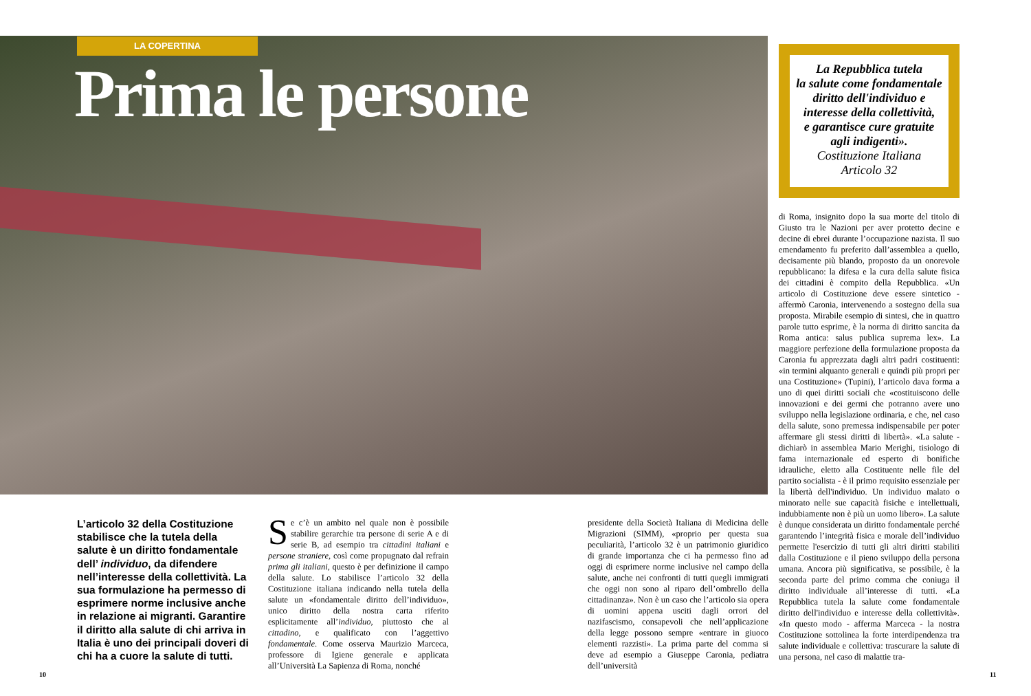LA COPERTINA
Prima le persone
La Repubblica tutela
la salute come fondamentale
diritto dell'individuo e
interesse della collettività,
e garantisce cure gratuite
agli indigenti».
Costituzione Italiana
Articolo 32
L’articolo 32 della Costituzione stabilisce che la tutela della salute è un diritto fondamentale dell’ individuo, da difendere nell’interesse della collettività. La sua formulazione ha permesso di esprimere norme inclusive anche in relazione ai migranti. Garantire il diritto alla salute di chi arriva in Italia è uno dei principali doveri di chi ha a cuore la salute di tutti.
Se c’è un ambito nel quale non è possibile stabilire gerarchie tra persone di serie A e di serie B, ad esempio tra cittadini italiani e persone straniere, così come propugnato dal refrain prima gli italiani, questo è per definizione il campo della salute. Lo stabilisce l’articolo 32 della Costituzione italiana indicando nella tutela della salute un «fondamentale diritto dell’individuo», unico diritto della nostra carta riferito esplicitamente all’individuo, piuttosto che al cittadino, e qualificato con l’aggettivo fondamentale. Come osserva Maurizio Marceca, professore di Igiene generale e applicata all’Università La Sapienza di Roma, nonché
presidente della Società Italiana di Medicina delle Migrazioni (SIMM), «proprio per questa sua peculiarità, l’articolo 32 è un patrimonio giuridico di grande importanza che ci ha permesso fino ad oggi di esprimere norme inclusive nel campo della salute, anche nei confronti di tutti quegli immigrati che oggi non sono al riparo dell’ombrello della cittadinanza». Non è un caso che l’articolo sia opera di uomini appena usciti dagli orrori del nazifascismo, consapevoli che nell’applicazione della legge possono sempre «entrare in giuoco elementi razzisti». La prima parte del comma si deve ad esempio a Giuseppe Caronia, pediatra dell’università
di Roma, insignito dopo la sua morte del titolo di Giusto tra le Nazioni per aver protetto decine e decine di ebrei durante l’occupazione nazista. Il suo emendamento fu preferito dall’assemblea a quello, decisamente più blando, proposto da un onorevole repubblicano: la difesa e la cura della salute fisica dei cittadini è compito della Repubblica. «Un articolo di Costituzione deve essere sintetico - affermò Caronia, intervenendo a sostegno della sua proposta. Mirabile esempio di sintesi, che in quattro parole tutto esprime, è la norma di diritto sancita da Roma antica: salus publica suprema lex». La maggiore perfezione della formulazione proposta da Caronia fu apprezzata dagli altri padri costituenti: «in termini alquanto generali e quindi più propri per una Costituzione» (Tupini), l’articolo dava forma a uno di quei diritti sociali che «costituiscono delle innovazioni e dei germi che potranno avere uno sviluppo nella legislazione ordinaria, e che, nel caso della salute, sono premessa indispensabile per poter affermare gli stessi diritti di libertà». «La salute - dichiarò in assemblea Mario Merighi, tisiologo di fama internazionale ed esperto di bonifiche idrauliche, eletto alla Costituente nelle file del partito socialista - è il primo requisito essenziale per la libertà dell'individuo. Un individuo malato o minorato nelle sue capacità fisiche e intellettuali, indubbiamente non è più un uomo libero». La salute è dunque considerata un diritto fondamentale perché garantendo l’integrità fisica e morale dell’individuo permette l'esercizio di tutti gli altri diritti stabiliti dalla Costituzione e il pieno sviluppo della persona umana. Ancora più significativa, se possibile, è la seconda parte del primo comma che coniuga il diritto individuale all’interesse di tutti. «La Repubblica tutela la salute come fondamentale diritto dell'individuo e interesse della collettività». «In questo modo - afferma Marceca - la nostra Costituzione sottolinea la forte interdipendenza tra salute individuale e collettiva: trascurare la salute di una persona, nel caso di malattie tra-
10 11